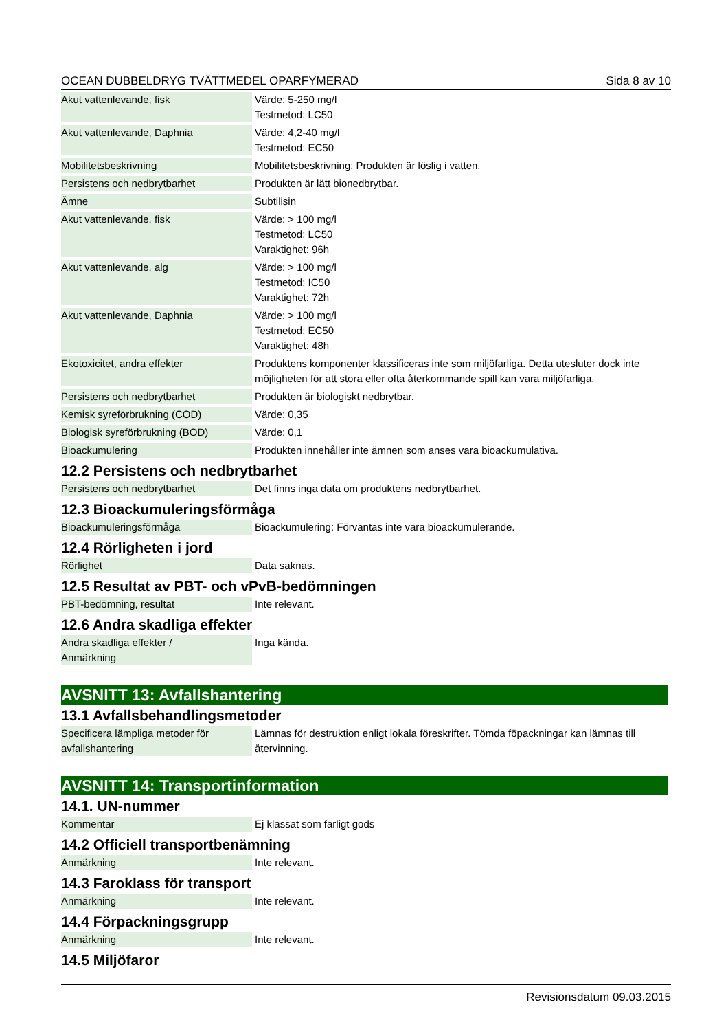OCEAN DUBBELDRYG TVÄTTMEDEL OPARFYMERAD Sida 8 av 10
| Akut vattenlevande, fisk | Värde: 5-250 mg/l Testmetod: LC50 |
| Akut vattenlevande, Daphnia | Värde: 4,2-40 mg/l Testmetod: EC50 |
| Mobilitetsbeskrivning | Mobilitetsbeskrivning: Produkten är löslig i vatten. |
| Persistens och nedbrytbarhet | Produkten är lätt bionedbrytbar. |
| Ämne | Subtilisin |
| Akut vattenlevande, fisk | Värde: > 100 mg/l Testmetod: LC50 Varaktighet: 96h |
| Akut vattenlevande, alg | Värde: > 100 mg/l Testmetod: IC50 Varaktighet: 72h |
| Akut vattenlevande, Daphnia | Värde: > 100 mg/l Testmetod: EC50 Varaktighet: 48h |
| Ekotoxicitet, andra effekter | Produktens komponenter klassificeras inte som miljöfarliga. Detta utesluter dock inte möjligheten för att stora eller ofta återkommande spill kan vara miljöfarliga. |
| Persistens och nedbrytbarhet | Produkten är biologiskt nedbrytbar. |
| Kemisk syreförbrukning (COD) | Värde: 0,35 |
| Biologisk syreförbrukning (BOD) | Värde: 0,1 |
| Bioackumulering | Produkten innehåller inte ämnen som anses vara bioackumulativa. |
12.2 Persistens och nedbrytbarhet
| Persistens och nedbrytbarhet | Det finns inga data om produktens nedbrytbarhet. |
12.3 Bioackumuleringsförmåga
| Bioackumuleringsförmåga | Bioackumulering: Förväntas inte vara bioackumulerande. |
12.4 Rörligheten i jord
| Rörlighet | Data saknas. |
12.5 Resultat av PBT- och vPvB-bedömningen
| PBT-bedömning, resultat | Inte relevant. |
12.6 Andra skadliga effekter
| Andra skadliga effekter / Anmärkning | Inga kända. |
AVSNITT 13: Avfallshantering
13.1 Avfallsbehandlingsmetoder
| Specificera lämpliga metoder för avfallshantering | Lämnas för destruktion enligt lokala föreskrifter. Tömda föpackningar kan lämnas till återvinning. |
AVSNITT 14: Transportinformation
14.1. UN-nummer
| Kommentar | Ej klassat som farligt gods |
14.2 Officiell transportbenämning
| Anmärkning | Inte relevant. |
14.3 Faroklass för transport
| Anmärkning | Inte relevant. |
14.4 Förpackningsgrupp
| Anmärkning | Inte relevant. |
14.5 Miljöfaror
Revisionsdatum 09.03.2015